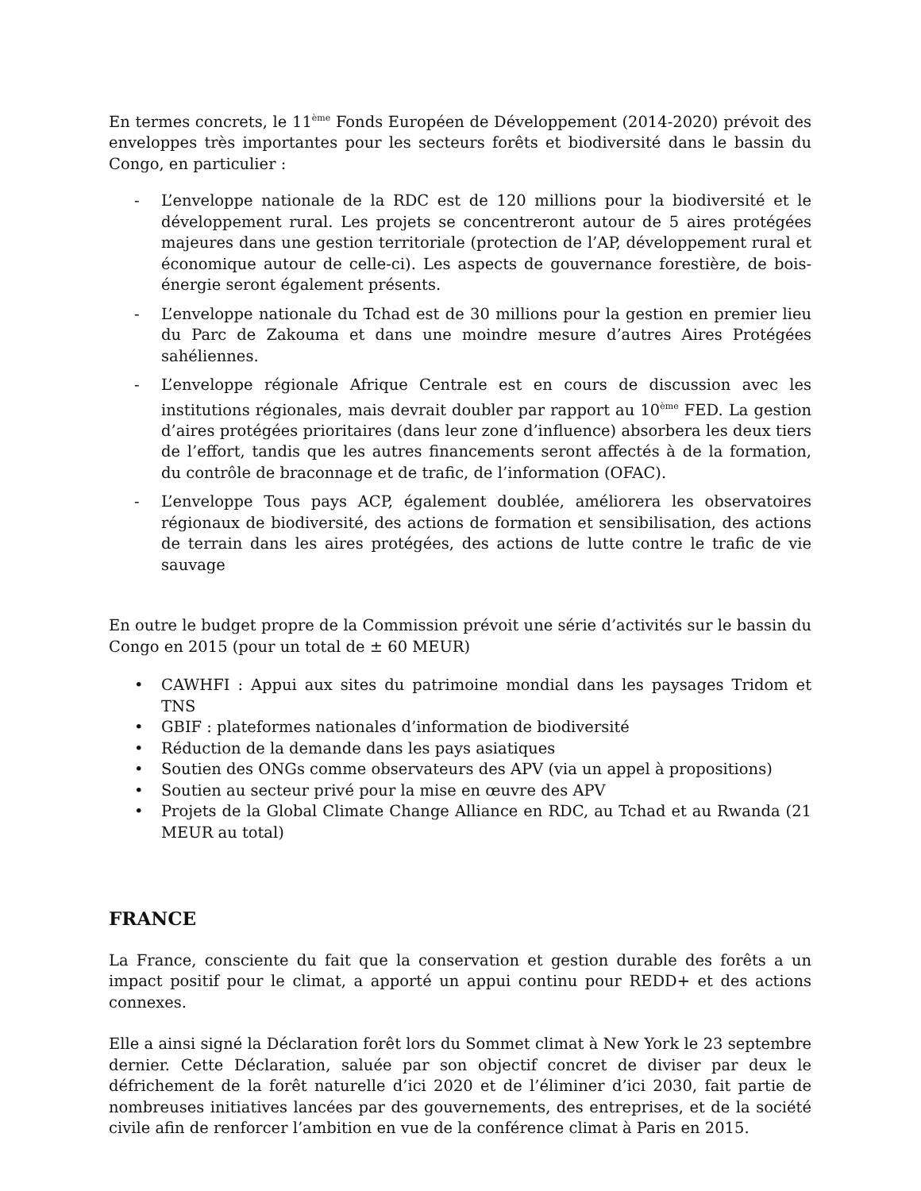En termes concrets, le 11<sup>ème</sup> Fonds Européen de Développement (2014-2020) prévoit des enveloppes très importantes pour les secteurs forêts et biodiversité dans le bassin du Congo, en particulier :
- L’enveloppe nationale de la RDC est de 120 millions pour la biodiversité et le développement rural. Les projets se concentreront autour de 5 aires protégées majeures dans une gestion territoriale (protection de l’AP, développement rural et économique autour de celle-ci). Les aspects de gouvernance forestière, de bois-énergie seront également présents.
- L’enveloppe nationale du Tchad est de 30 millions pour la gestion en premier lieu du Parc de Zakouma et dans une moindre mesure d’autres Aires Protégées sahéliennes.
- L’enveloppe régionale Afrique Centrale est en cours de discussion avec les institutions régionales, mais devrait doubler par rapport au 10<sup>ème</sup> FED. La gestion d’aires protégées prioritaires (dans leur zone d’influence) absorbera les deux tiers de l’effort, tandis que les autres financements seront affectés à de la formation, du contrôle de braconnage et de trafic, de l’information (OFAC).
- L’enveloppe Tous pays ACP, également doublée, améliorera les observatoires régionaux de biodiversité, des actions de formation et sensibilisation, des actions de terrain dans les aires protégées, des actions de lutte contre le trafic de vie sauvage
En outre le budget propre de la Commission prévoit une série d’activités sur le bassin du Congo en 2015 (pour un total de ± 60 MEUR)
• CAWHFI : Appui aux sites du patrimoine mondial dans les paysages Tridom et TNS
• GBIF : plateformes nationales d’information de biodiversité
• Réduction de la demande dans les pays asiatiques
• Soutien des ONGs comme observateurs des APV (via un appel à propositions)
• Soutien au secteur privé pour la mise en œuvre des APV
• Projets de la Global Climate Change Alliance en RDC, au Tchad et au Rwanda (21 MEUR au total)
FRANCE
La France, consciente du fait que la conservation et gestion durable des forêts a un impact positif pour le climat, a apporté un appui continu pour REDD+ et des actions connexes.
Elle a ainsi signé la Déclaration forêt lors du Sommet climat à New York le 23 septembre dernier. Cette Déclaration, saluée par son objectif concret de diviser par deux le défrichement de la forêt naturelle d’ici 2020 et de l’éliminer d’ici 2030, fait partie de nombreuses initiatives lancées par des gouvernements, des entreprises, et de la société civile afin de renforcer l’ambition en vue de la conférence climat à Paris en 2015.